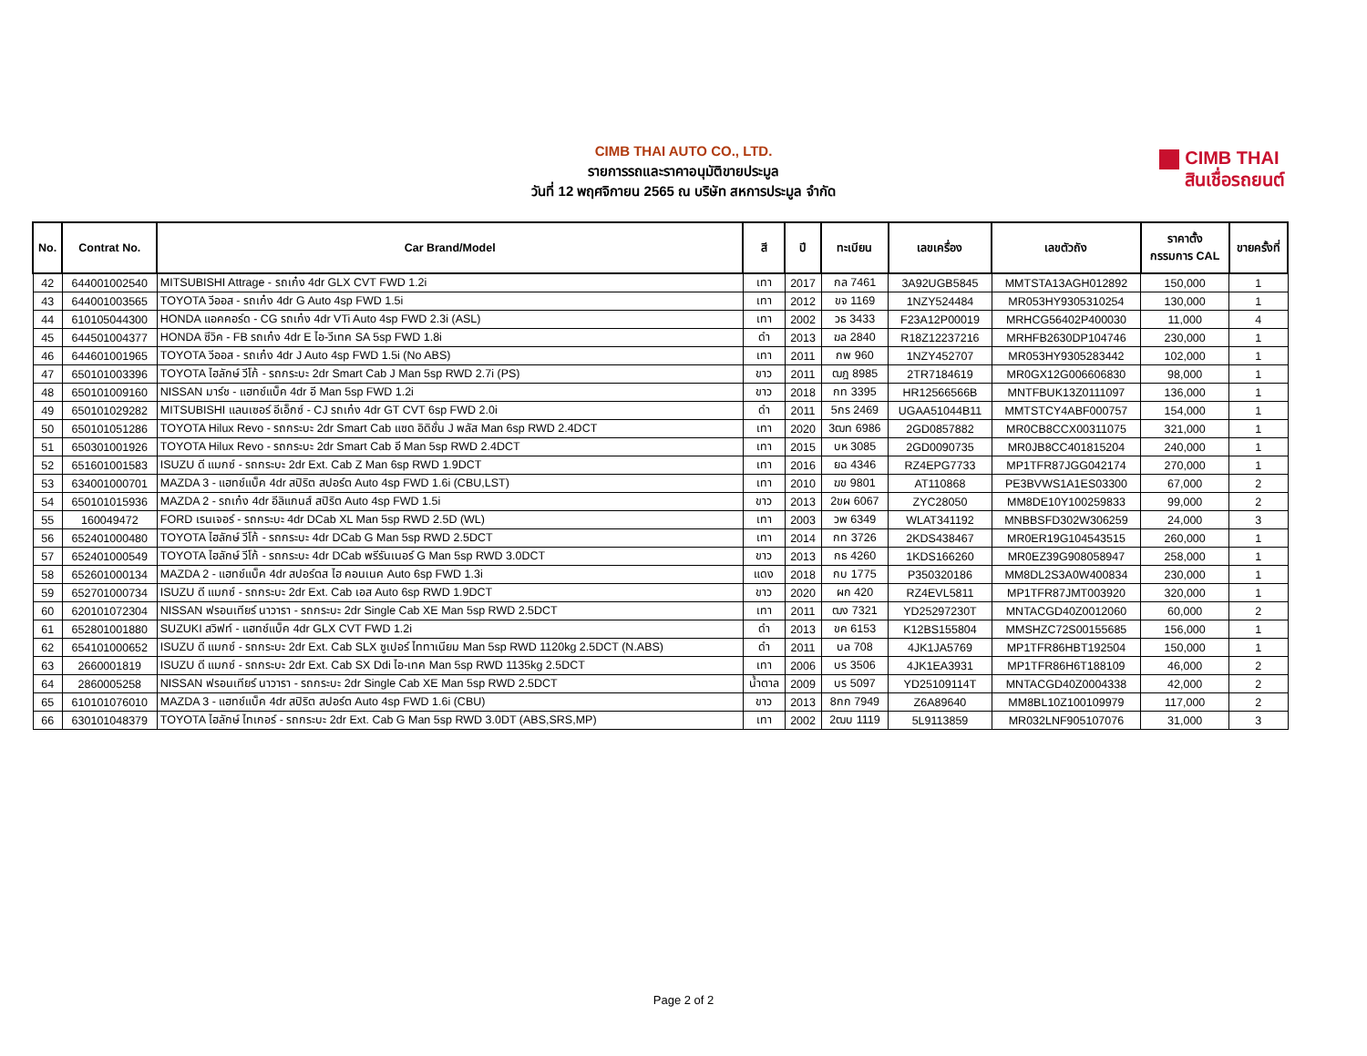CIMB THAI AUTO CO., LTD.
รายการรถและราคาอนุมัติขายประมูล
วันที่ 12 พฤศจิกายน 2565 ณ บริษัท สหการประมูล จำกัด
CIMB THAI
สินเชื่อรถยนต์
| No. | Contrat No. | Car Brand/Model | สี | ปี | ทะเบียน | เลขเครื่อง | เลขตัวถัง | ราคาตั้ง กรรมการ CAL | ขายครั้งที่ |
| --- | --- | --- | --- | --- | --- | --- | --- | --- | --- |
| 42 | 644001002540 | MITSUBISHI Attrage - รถเก๋ง 4dr GLX CVT FWD 1.2i | เทา | 2017 | กล 7461 | 3A92UGB5845 | MMTSTA13AGH012892 | 150,000 | 1 |
| 43 | 644001003565 | TOYOTA วีออส - รถเก๋ง 4dr G Auto 4sp FWD 1.5i | เทา | 2012 | ขจ 1169 | 1NZY524484 | MR053HY9305310254 | 130,000 | 1 |
| 44 | 610105044300 | HONDA แอคคอร์ด - CG รถเก๋ง 4dr VTi Auto 4sp FWD 2.3i (ASL) | เทา | 2002 | วธ 3433 | F23A12P00019 | MRHCG56402P400030 | 11,000 | 4 |
| 45 | 644501004377 | HONDA ซีวิค - FB รถเก๋ง 4dr E ไอ-วีเทค SA 5sp FWD 1.8i | ดำ | 2013 | ฆล 2840 | R18Z12237216 | MRHFB2630DP104746 | 230,000 | 1 |
| 46 | 644601001965 | TOYOTA วีออส - รถเก๋ง 4dr J Auto 4sp FWD 1.5i (No ABS) | เทา | 2011 | กพ 960 | 1NZY452707 | MR053HY9305283442 | 102,000 | 1 |
| 47 | 650101003396 | TOYOTA ไฮลักษ์ วีโก้ - รถกระบะ 2dr Smart Cab J Man 5sp RWD 2.7i (PS) | ขาว | 2011 | ฒฎ 8985 | 2TR7184619 | MR0GX12G006606830 | 98,000 | 1 |
| 48 | 650101009160 | NISSAN มาร์ช - แฮทช์แบ็ค 4dr อี Man 5sp FWD 1.2i | ขาว | 2018 | กท 3395 | HR12566566B | MNTFBUK13Z0111097 | 136,000 | 1 |
| 49 | 650101029282 | MITSUBISHI แลนเซอร์ อีเอ็กซ์ - CJ รถเก๋ง 4dr GT CVT 6sp FWD 2.0i | ดำ | 2011 | 5กร 2469 | UGAA51044B11 | MMTSTCY4ABF000757 | 154,000 | 1 |
| 50 | 650101051286 | TOYOTA Hilux Revo - รถกระบะ 2dr Smart Cab แซด อิดิชั่น J พลัส Man 6sp RWD 2.4DCT | เทา | 2020 | 3ฒท 6986 | 2GD0857882 | MR0CB8CCX00311075 | 321,000 | 1 |
| 51 | 650301001926 | TOYOTA Hilux Revo - รถกระบะ 2dr Smart Cab อี Man 5sp RWD 2.4DCT | เทา | 2015 | บห 3085 | 2GD0090735 | MR0JB8CC401815204 | 240,000 | 1 |
| 52 | 651601001583 | ISUZU ดี แมกซ์ - รถกระบะ 2dr Ext. Cab Z Man 6sp RWD 1.9DCT | เทา | 2016 | ยฉ 4346 | RZ4EPG7733 | MP1TFR87JGG042174 | 270,000 | 1 |
| 53 | 634001000701 | MAZDA 3 - แฮทช์แบ็ค 4dr สปิริต สปอร์ต Auto 4sp FWD 1.6i (CBU,LST) | เทา | 2010 | ฆข 9801 | AT110868 | PE3BVWS1A1ES03300 | 67,000 | 2 |
| 54 | 650101015936 | MAZDA 2 - รถเก๋ง 4dr อีลิแกนส์ สปิริต Auto 4sp FWD 1.5i | ขาว | 2013 | 2ขผ 6067 | ZYC28050 | MM8DE10Y100259833 | 99,000 | 2 |
| 55 | 160049472 | FORD เรนเจอร์ - รถกระบะ 4dr DCab XL Man 5sp RWD 2.5D (WL) | เทา | 2003 | วพ 6349 | WLAT341192 | MNBBSFD302W306259 | 24,000 | 3 |
| 56 | 652401000480 | TOYOTA ไฮลักษ์ วีโก้ - รถกระบะ 4dr DCab G Man 5sp RWD 2.5DCT | เทา | 2014 | กท 3726 | 2KDS438467 | MR0ER19G104543515 | 260,000 | 1 |
| 57 | 652401000549 | TOYOTA ไฮลักษ์ วีโก้ - รถกระบะ 4dr DCab พรีรันเนอร์ G Man 5sp RWD 3.0DCT | ขาว | 2013 | กธ 4260 | 1KDS166260 | MR0EZ39G908058947 | 258,000 | 1 |
| 58 | 652601000134 | MAZDA 2 - แฮทช์แบ็ค 4dr สปอร์ตส ไฮ คอนเนค Auto 6sp FWD 1.3i | แดง | 2018 | กบ 1775 | P350320186 | MM8DL2S3A0W400834 | 230,000 | 1 |
| 59 | 652701000734 | ISUZU ดี แมกซ์ - รถกระบะ 2dr Ext. Cab เอส Auto 6sp RWD 1.9DCT | ขาว | 2020 | ผก 420 | RZ4EVL5811 | MP1TFR87JMT003920 | 320,000 | 1 |
| 60 | 620101072304 | NISSAN ฟรอนเทียร์ นาวารา - รถกระบะ 2dr Single Cab XE Man 5sp RWD 2.5DCT | เทา | 2011 | ฒง 7321 | YD25297230T | MNTACGD40Z0012060 | 60,000 | 2 |
| 61 | 652801001880 | SUZUKI สวิฟท์ - แฮทช์แบ็ค 4dr GLX CVT FWD 1.2i | ดำ | 2013 | ขค 6153 | K12BS155804 | MMSHZC72S00155685 | 156,000 | 1 |
| 62 | 654101000652 | ISUZU ดี แมกซ์ - รถกระบะ 2dr Ext. Cab SLX ซูเปอร์ ไททาเนียม Man 5sp RWD 1120kg 2.5DCT (N.ABS) | ดำ | 2011 | บล 708 | 4JK1JA5769 | MP1TFR86HBT192504 | 150,000 | 1 |
| 63 | 2660001819 | ISUZU ดี แมกซ์ - รถกระบะ 2dr Ext. Cab SX Ddi ไอ-เทค Man 5sp RWD 1135kg 2.5DCT | เทา | 2006 | บร 3506 | 4JK1EA3931 | MP1TFR86H6T188109 | 46,000 | 2 |
| 64 | 2860005258 | NISSAN ฟรอนเทียร์ นาวารา - รถกระบะ 2dr Single Cab XE Man 5sp RWD 2.5DCT | น้ำตาล | 2009 | บร 5097 | YD25109114T | MNTACGD40Z0004338 | 42,000 | 2 |
| 65 | 610101076010 | MAZDA 3 - แฮทช์แบ็ค 4dr สปิริต สปอร์ต Auto 4sp FWD 1.6i (CBU) | ขาว | 2013 | 8กก 7949 | Z6A89640 | MM8BL10Z100109979 | 117,000 | 2 |
| 66 | 630101048379 | TOYOTA ไฮลักษ์ ไทเกอร์ - รถกระบะ 2dr Ext. Cab G Man 5sp RWD 3.0DT (ABS,SRS,MP) | เทา | 2002 | 2ฒบ 1119 | 5L9113859 | MR032LNF905107076 | 31,000 | 3 |
Page 2 of 2